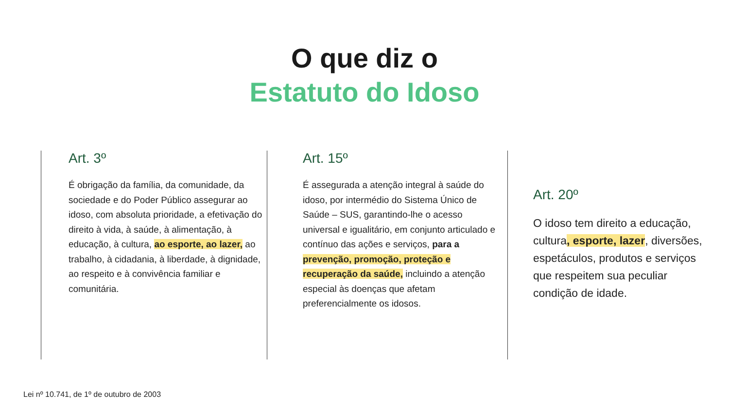O que diz o
Estatuto do Idoso
Art. 3º
É obrigação da família, da comunidade, da sociedade e do Poder Público assegurar ao idoso, com absoluta prioridade, a efetivação do direito à vida, à saúde, à alimentação, à educação, à cultura, ao esporte, ao lazer, ao trabalho, à cidadania, à liberdade, à dignidade, ao respeito e à convivência familiar e comunitária.
Art. 15º
É assegurada a atenção integral à saúde do idoso, por intermédio do Sistema Único de Saúde – SUS, garantindo-lhe o acesso universal e igualitário, em conjunto articulado e contínuo das ações e serviços, para a prevenção, promoção, proteção e recuperação da saúde, incluindo a atenção especial às doenças que afetam preferencialmente os idosos.
Art. 20º
O idoso tem direito a educação, cultura, esporte, lazer, diversões, espetáculos, produtos e serviços que respeitem sua peculiar condição de idade.
Lei nº 10.741, de 1º de outubro de 2003